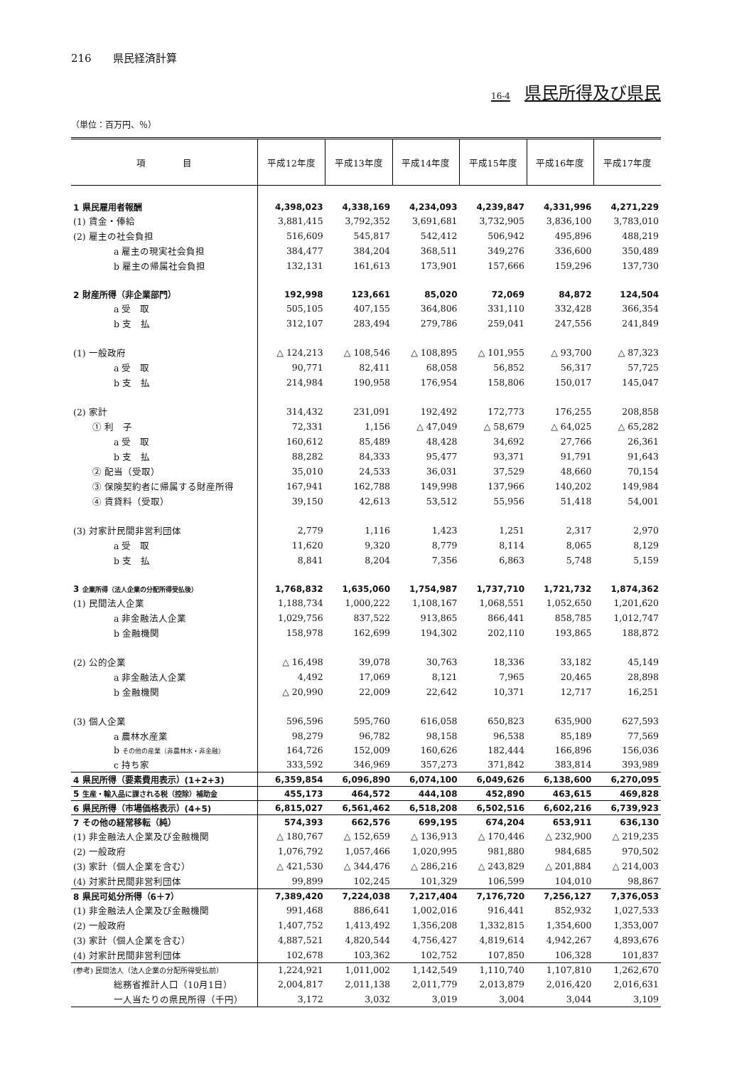216　　県民経済計算
16-4 県民所得及び県民
（単位：百万円、％）
| 項 目 | 平成12年度 | 平成13年度 | 平成14年度 | 平成15年度 | 平成16年度 | 平成17年度 |
| --- | --- | --- | --- | --- | --- | --- |
| 1 県民雇用者報酬 | 4,398,023 | 4,338,169 | 4,234,093 | 4,239,847 | 4,331,996 | 4,271,229 |
| (1) 賃金・俸給 | 3,881,415 | 3,792,352 | 3,691,681 | 3,732,905 | 3,836,100 | 3,783,010 |
| (2) 雇主の社会負担 | 516,609 | 545,817 | 542,412 | 506,942 | 495,896 | 488,219 |
| a 雇主の現実社会負担 | 384,477 | 384,204 | 368,511 | 349,276 | 336,600 | 350,489 |
| b 雇主の帰属社会負担 | 132,131 | 161,613 | 173,901 | 157,666 | 159,296 | 137,730 |
| 2 財産所得（非企業部門） | 192,998 | 123,661 | 85,020 | 72,069 | 84,872 | 124,504 |
| a 受 取 | 505,105 | 407,155 | 364,806 | 331,110 | 332,428 | 366,354 |
| b 支 払 | 312,107 | 283,494 | 279,786 | 259,041 | 247,556 | 241,849 |
| (1) 一般政府 | △ 124,213 | △ 108,546 | △ 108,895 | △ 101,955 | △ 93,700 | △ 87,323 |
| a 受 取 | 90,771 | 82,411 | 68,058 | 56,852 | 56,317 | 57,725 |
| b 支 払 | 214,984 | 190,958 | 176,954 | 158,806 | 150,017 | 145,047 |
| (2) 家計 | 314,432 | 231,091 | 192,492 | 172,773 | 176,255 | 208,858 |
| ① 利 子 | 72,331 | 1,156 | △ 47,049 | △ 58,679 | △ 64,025 | △ 65,282 |
| a 受 取 | 160,612 | 85,489 | 48,428 | 34,692 | 27,766 | 26,361 |
| b 支 払 | 88,282 | 84,333 | 95,477 | 93,371 | 91,791 | 91,643 |
| ② 配当（受取） | 35,010 | 24,533 | 36,031 | 37,529 | 48,660 | 70,154 |
| ③ 保険契約者に帰属する財産所得 | 167,941 | 162,788 | 149,998 | 137,966 | 140,202 | 149,984 |
| ④ 賃貸料（受取） | 39,150 | 42,613 | 53,512 | 55,956 | 51,418 | 54,001 |
| (3) 対家計民間非営利団体 | 2,779 | 1,116 | 1,423 | 1,251 | 2,317 | 2,970 |
| a 受 取 | 11,620 | 9,320 | 8,779 | 8,114 | 8,065 | 8,129 |
| b 支 払 | 8,841 | 8,204 | 7,356 | 6,863 | 5,748 | 5,159 |
| 3 企業所得（法人企業の分配所得受払後） | 1,768,832 | 1,635,060 | 1,754,987 | 1,737,710 | 1,721,732 | 1,874,362 |
| (1) 民間法人企業 | 1,188,734 | 1,000,222 | 1,108,167 | 1,068,551 | 1,052,650 | 1,201,620 |
| a 非金融法人企業 | 1,029,756 | 837,522 | 913,865 | 866,441 | 858,785 | 1,012,747 |
| b 金融機関 | 158,978 | 162,699 | 194,302 | 202,110 | 193,865 | 188,872 |
| (2) 公的企業 | △ 16,498 | 39,078 | 30,763 | 18,336 | 33,182 | 45,149 |
| a 非金融法人企業 | 4,492 | 17,069 | 8,121 | 7,965 | 20,465 | 28,898 |
| b 金融機関 | △ 20,990 | 22,009 | 22,642 | 10,371 | 12,717 | 16,251 |
| (3) 個人企業 | 596,596 | 595,760 | 616,058 | 650,823 | 635,900 | 627,593 |
| a 農林水産業 | 98,279 | 96,782 | 98,158 | 96,538 | 85,189 | 77,569 |
| b その他の産業（非農林水・非金融） | 164,726 | 152,009 | 160,626 | 182,444 | 166,896 | 156,036 |
| c 持ち家 | 333,592 | 346,969 | 357,273 | 371,842 | 383,814 | 393,989 |
| 4 県民所得（要素費用表示）(1+2+3) | 6,359,854 | 6,096,890 | 6,074,100 | 6,049,626 | 6,138,600 | 6,270,095 |
| 5 生産・輸入品に課される税（控除）補助金 | 455,173 | 464,572 | 444,108 | 452,890 | 463,615 | 469,828 |
| 6 県民所得（市場価格表示）(4+5) | 6,815,027 | 6,561,462 | 6,518,208 | 6,502,516 | 6,602,216 | 6,739,923 |
| 7 その他の経常移転（純） | 574,393 | 662,576 | 699,195 | 674,204 | 653,911 | 636,130 |
| (1) 非金融法人企業及び金融機関 | △ 180,767 | △ 152,659 | △ 136,913 | △ 170,446 | △ 232,900 | △ 219,235 |
| (2) 一般政府 | 1,076,792 | 1,057,466 | 1,020,995 | 981,880 | 984,685 | 970,502 |
| (3) 家計（個人企業を含む） | △ 421,530 | △ 344,476 | △ 286,216 | △ 243,829 | △ 201,884 | △ 214,003 |
| (4) 対家計民間非営利団体 | 99,899 | 102,245 | 101,329 | 106,599 | 104,010 | 98,867 |
| 8 県民可処分所得（6＋7） | 7,389,420 | 7,224,038 | 7,217,404 | 7,176,720 | 7,256,127 | 7,376,053 |
| (1) 非金融法人企業及び金融機関 | 991,468 | 886,641 | 1,002,016 | 916,441 | 852,932 | 1,027,533 |
| (2) 一般政府 | 1,407,752 | 1,413,492 | 1,356,208 | 1,332,815 | 1,354,600 | 1,353,007 |
| (3) 家計（個人企業を含む） | 4,887,521 | 4,820,544 | 4,756,427 | 4,819,614 | 4,942,267 | 4,893,676 |
| (4) 対家計民間非営利団体 | 102,678 | 103,362 | 102,752 | 107,850 | 106,328 | 101,837 |
| (参考) 民間法人（法人企業の分配所得受払前） | 1,224,921 | 1,011,002 | 1,142,549 | 1,110,740 | 1,107,810 | 1,262,670 |
| 総務省推計人口（10月1日） | 2,004,817 | 2,011,138 | 2,011,779 | 2,013,879 | 2,016,420 | 2,016,631 |
| 一人当たりの県民所得（千円） | 3,172 | 3,032 | 3,019 | 3,004 | 3,044 | 3,109 |